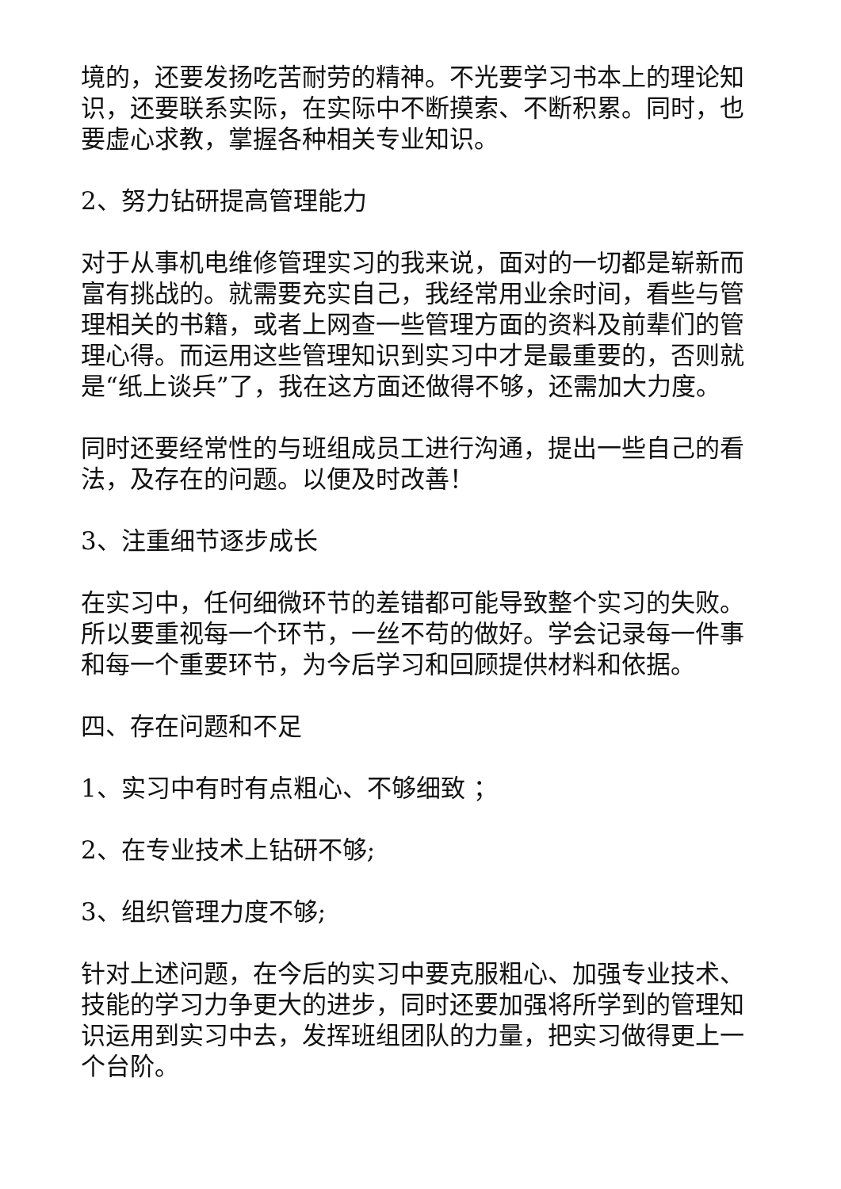境的，还要发扬吃苦耐劳的精神。不光要学习书本上的理论知识，还要联系实际，在实际中不断摸索、不断积累。同时，也要虚心求教，掌握各种相关专业知识。
2、努力钻研提高管理能力
对于从事机电维修管理实习的我来说，面对的一切都是崭新而富有挑战的。就需要充实自己，我经常用业余时间，看些与管理相关的书籍，或者上网查一些管理方面的资料及前辈们的管理心得。而运用这些管理知识到实习中才是最重要的，否则就是“纸上谈兵”了，我在这方面还做得不够，还需加大力度。
同时还要经常性的与班组成员工进行沟通，提出一些自己的看法，及存在的问题。以便及时改善！
3、注重细节逐步成长
在实习中，任何细微环节的差错都可能导致整个实习的失败。所以要重视每一个环节，一丝不苟的做好。学会记录每一件事和每一个重要环节，为今后学习和回顾提供材料和依据。
四、存在问题和不足
1、实习中有时有点粗心、不够细致 ；
2、在专业技术上钻研不够;
3、组织管理力度不够;
针对上述问题，在今后的实习中要克服粗心、加强专业技术、技能的学习力争更大的进步，同时还要加强将所学到的管理知识运用到实习中去，发挥班组团队的力量，把实习做得更上一个台阶。